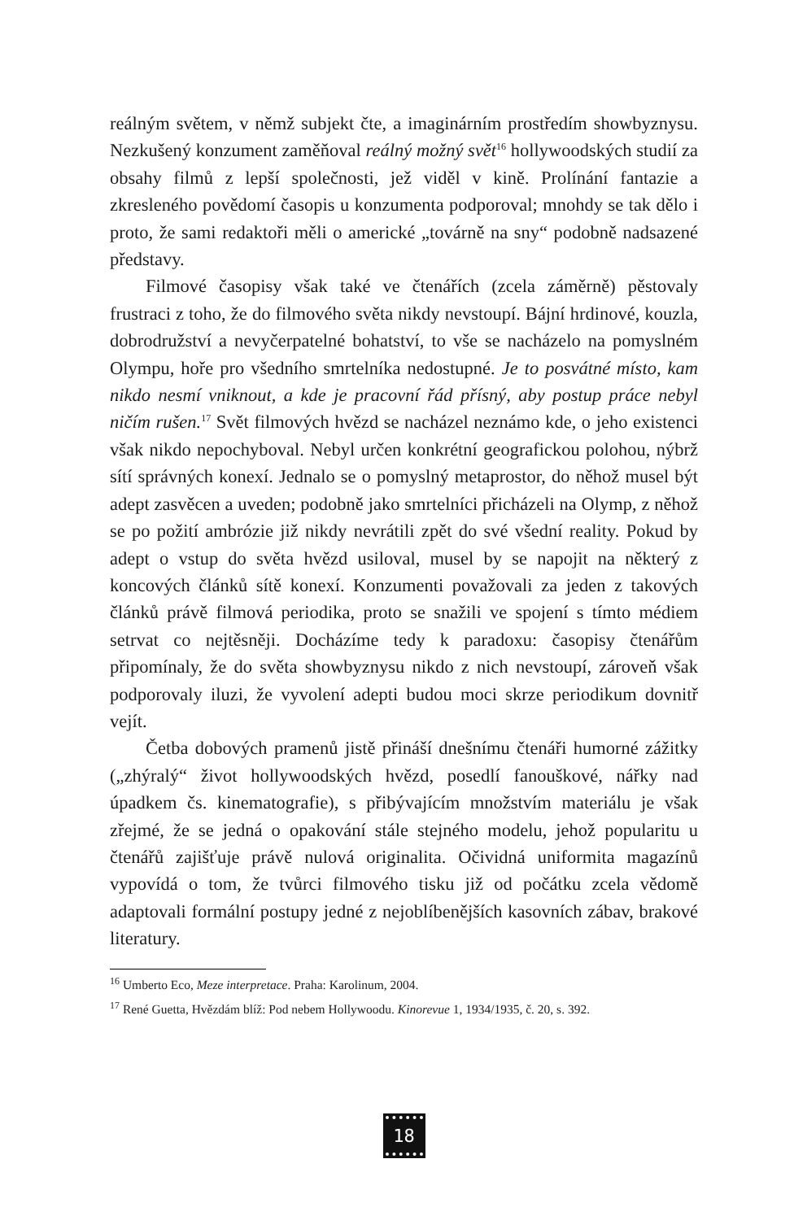reálným světem, v němž subjekt čte, a imaginárním prostředím showbyznysu. Nezkušený konzument zaměňoval reálný možný svět<sup>16</sup> hollywoodských studií za obsahy filmů z lepší společnosti, jež viděl v kině. Prolínání fantazie a zkresleného povědomí časopis u konzumenta podporoval; mnohdy se tak dělo i proto, že sami redaktoři měli o americké „továrně na sny“ podobně nadsazené představy.
Filmové časopisy však také ve čtenářích (zcela záměrně) pěstovaly frustraci z toho, že do filmového světa nikdy nevstoupí. Bájní hrdinové, kouzla, dobrodružství a nevyčerpatelné bohatství, to vše se nacházelo na pomyslném Olympu, hoře pro všedního smrtelníka nedostupné. Je to posvátné místo, kam nikdo nesmí vniknout, a kde je pracovní řád přísný, aby postup práce nebyl ničím rušen.<sup>17</sup> Svět filmových hvězd se nacházel neznámo kde, o jeho existenci však nikdo nepochyboval. Nebyl určen konkrétní geografickou polohou, nýbrž sítí správných konexí. Jednalo se o pomyslný metaprostor, do něhož musel být adept zasvěcen a uveden; podobně jako smrtelníci přicházeli na Olymp, z něhož se po požití ambrózie již nikdy nevrátili zpět do své všední reality. Pokud by adept o vstup do světa hvězd usiloval, musel by se napojit na některý z koncových článků sítě konexí. Konzumenti považovali za jeden z takových článků právě filmová periodika, proto se snažili ve spojení s tímto médiem setrvat co nejtěsněji. Docházíme tedy k paradoxu: časopisy čtenářům připomínaly, že do světa showbyznysu nikdo z nich nevstoupí, zároveň však podporovaly iluzi, že vyvolení adepti budou moci skrze periodikum dovnitř vejít.
Četba dobových pramenů jistě přináší dnešnímu čtenáři humorné zážitky („zhýralý“ život hollywoodských hvězd, posedlí fanouškové, nářky nad úpadkem čs. kinematografie), s přibývajícím množstvím materiálu je však zřejmé, že se jedná o opakování stále stejného modelu, jehož popularitu u čtenářů zajišťuje právě nulová originalita. Očividná uniformita magazínů vypovídá o tom, že tvůrci filmového tisku již od počátku zcela vědomě adaptovali formální postupy jedné z nejoblíbenějších kasovních zábav, brakové literatury.
<sup>16</sup> Umberto Eco, Meze interpretace. Praha: Karolinum, 2004.
<sup>17</sup> René Guetta, Hvězdám blíž: Pod nebem Hollywoodu. Kinorevue 1, 1934/1935, č. 20, s. 392.
18